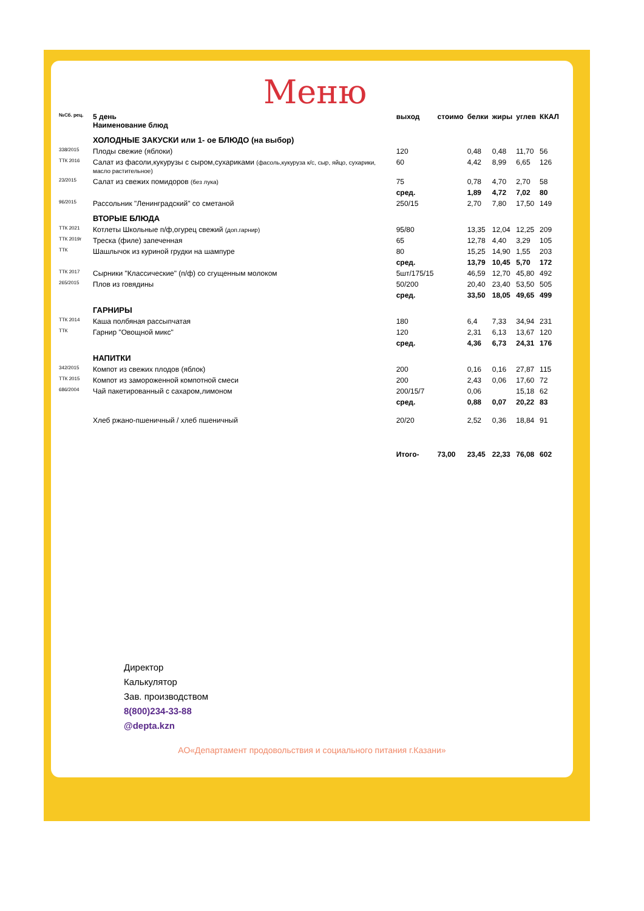Меню
| №Сб. рец. | 5 день Наименование блюд | выход | стоимо | белки | жиры | углев | ККАЛ |
| --- | --- | --- | --- | --- | --- | --- | --- |
| | ХОЛОДНЫЕ ЗАКУСКИ или 1- ое БЛЮДО (на выбор) | | | | | | |
| 338/2015 | Плоды свежие (яблоки) | 120 | | 0,48 | 0,48 | 11,70 | 56 |
| ТТК 2016 | Салат из фасоли,кукурузы с сыром,сухариками (фасоль,кукуруза к/с, сыр, яйцо, сухарики, масло растительное) | 60 | | 4,42 | 8,99 | 6,65 | 126 |
| 23/2015 | Салат из свежих помидоров (без лука) | 75 | | 0,78 | 4,70 | 2,70 | 58 |
| | | сред. | | 1,89 | 4,72 | 7,02 | 80 |
| 96/2015 | Рассольник "Ленинградский" со сметаной | 250/15 | | 2,70 | 7,80 | 17,50 | 149 |
| | ВТОРЫЕ БЛЮДА | | | | | | |
| ТТК 2021 | Котлеты Школьные п/ф,огурец свежий (доп.гарнир) | 95/80 | | 13,35 | 12,04 | 12,25 | 209 |
| ТТК 2019г | Треска (филе) запеченная | 65 | | 12,78 | 4,40 | 3,29 | 105 |
| ТТК | Шашлычок из куриной грудки на шампуре | 80 | | 15,25 | 14,90 | 1,55 | 203 |
| | | сред. | | 13,79 | 10,45 | 5,70 | 172 |
| ТТК 2017 | Сырники "Классические" (п/ф) со сгущенным молоком | 5шт/175/15 | | 46,59 | 12,70 | 45,80 | 492 |
| 265/2015 | Плов из говядины | 50/200 | | 20,40 | 23,40 | 53,50 | 505 |
| | | сред. | | 33,50 | 18,05 | 49,65 | 499 |
| | ГАРНИРЫ | | | | | | |
| ТТК 2014 | Каша полбяная рассыпчатая | 180 | | 6,4 | 7,33 | 34,94 | 231 |
| ТТК | Гарнир "Овощной микс" | 120 | | 2,31 | 6,13 | 13,67 | 120 |
| | | сред. | | 4,36 | 6,73 | 24,31 | 176 |
| | НАПИТКИ | | | | | | |
| 342/2015 | Компот из свежих плодов (яблок) | 200 | | 0,16 | 0,16 | 27,87 | 115 |
| ТТК 2015 | Компот из замороженной компотной смеси | 200 | | 2,43 | 0,06 | 17,60 | 72 |
| 686/2004 | Чай пакетированный с сахаром,лимоном | 200/15/7 | | 0,06 | | 15,18 | 62 |
| | | сред. | | 0,88 | 0,07 | 20,22 | 83 |
| | Хлеб ржано-пшеничный / хлеб пшеничный | 20/20 | | 2,52 | 0,36 | 18,84 | 91 |
| | | Итого- | 73,00 | 23,45 | 22,33 | 76,08 | 602 |
Директор
Калькулятор
Зав. производством
8(800)234-33-88
@depta.kzn
АО«Департамент продовольствия и социального питания г.Казани»